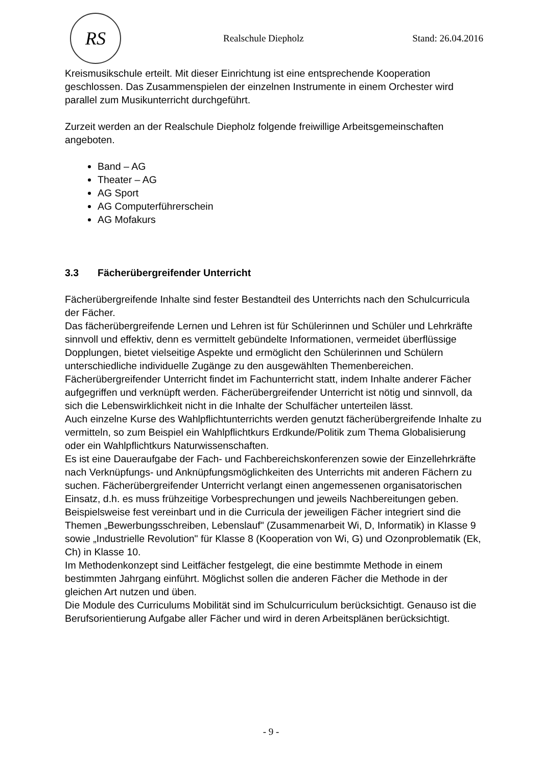RS
Realschule Diepholz Stand: 26.04.2016
Kreismusikschule erteilt. Mit dieser Einrichtung ist eine entsprechende Kooperation geschlossen. Das Zusammenspielen der einzelnen Instrumente in einem Orchester wird parallel zum Musikunterricht durchgeführt.
Zurzeit werden an der Realschule Diepholz folgende freiwillige Arbeitsgemeinschaften angeboten.
Band – AG
Theater – AG
AG Sport
AG Computerführerschein
AG Mofakurs
3.3 Fächerübergreifender Unterricht
Fächerübergreifende Inhalte sind fester Bestandteil des Unterrichts nach den Schulcurricula der Fächer.
Das fächerübergreifende Lernen und Lehren ist für Schülerinnen und Schüler und Lehrkräfte sinnvoll und effektiv, denn es vermittelt gebündelte Informationen, vermeidet überflüssige Dopplungen, bietet vielseitige Aspekte und ermöglicht den Schülerinnen und Schülern unterschiedliche individuelle Zugänge zu den ausgewählten Themenbereichen.
Fächerübergreifender Unterricht findet im Fachunterricht statt, indem Inhalte anderer Fächer aufgegriffen und verknüpft werden. Fächerübergreifender Unterricht ist nötig und sinnvoll, da sich die Lebenswirklichkeit nicht in die Inhalte der Schulfächer unterteilen lässt.
Auch einzelne Kurse des Wahlpflichtunterrichts werden genutzt fächerübergreifende Inhalte zu vermitteln, so zum Beispiel ein Wahlpflichtkurs Erdkunde/Politik zum Thema Globalisierung oder ein Wahlpflichtkurs Naturwissenschaften.
Es ist eine Daueraufgabe der Fach- und Fachbereichskonferenzen sowie der Einzellehrkräfte nach Verknüpfungs- und Anknüpfungsmöglichkeiten des Unterrichts mit anderen Fächern zu suchen. Fächerübergreifender Unterricht verlangt einen angemessenen organisatorischen Einsatz, d.h. es muss frühzeitige Vorbesprechungen und jeweils Nachbereitungen geben.
Beispielsweise fest vereinbart und in die Curricula der jeweiligen Fächer integriert sind die Themen „Bewerbungsschreiben, Lebenslauf" (Zusammenarbeit Wi, D, Informatik) in Klasse 9 sowie „Industrielle Revolution" für Klasse 8 (Kooperation von Wi, G) und Ozonproblematik (Ek, Ch) in Klasse 10.
Im Methodenkonzept sind Leitfächer festgelegt, die eine bestimmte Methode in einem bestimmten Jahrgang einführt. Möglichst sollen die anderen Fächer die Methode in der gleichen Art nutzen und üben.
Die Module des Curriculums Mobilität sind im Schulcurriculum berücksichtigt. Genauso ist die Berufsorientierung Aufgabe aller Fächer und wird in deren Arbeitsplänen berücksichtigt.
- 9 -